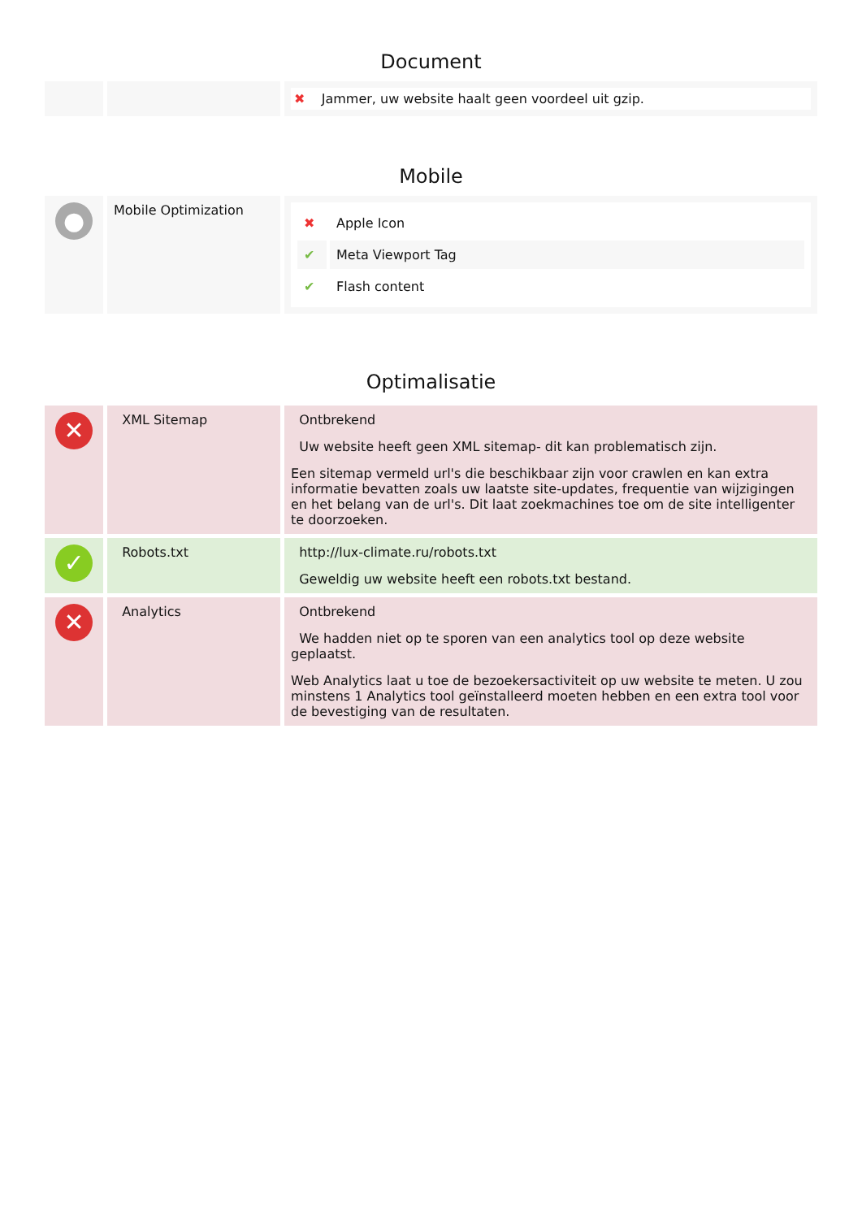Document
| | | ✖ Jammer, uw website haalt geen voordeel uit gzip. |
Mobile
| ● | Mobile Optimization | / ✖ / Apple Icon / / ✔ / Meta Viewport Tag / / ✔ / Flash content / |
Optimalisatie
| ✕ | XML Sitemap | Ontbrekend Uw website heeft geen XML sitemap- dit kan problematisch zijn. Een sitemap vermeld url's die beschikbaar zijn voor crawlen en kan extra informatie bevatten zoals uw laatste site-updates, frequentie van wijzigingen en het belang van de url's. Dit laat zoekmachines toe om de site intelligenter te doorzoeken. |
| ✓ | Robots.txt | http://lux-climate.ru/robots.txt Geweldig uw website heeft een robots.txt bestand. |
| ✕ | Analytics | Ontbrekend We hadden niet op te sporen van een analytics tool op deze website geplaatst. Web Analytics laat u toe de bezoekersactiviteit op uw website te meten. U zou minstens 1 Analytics tool geïnstalleerd moeten hebben en een extra tool voor de bevestiging van de resultaten. |